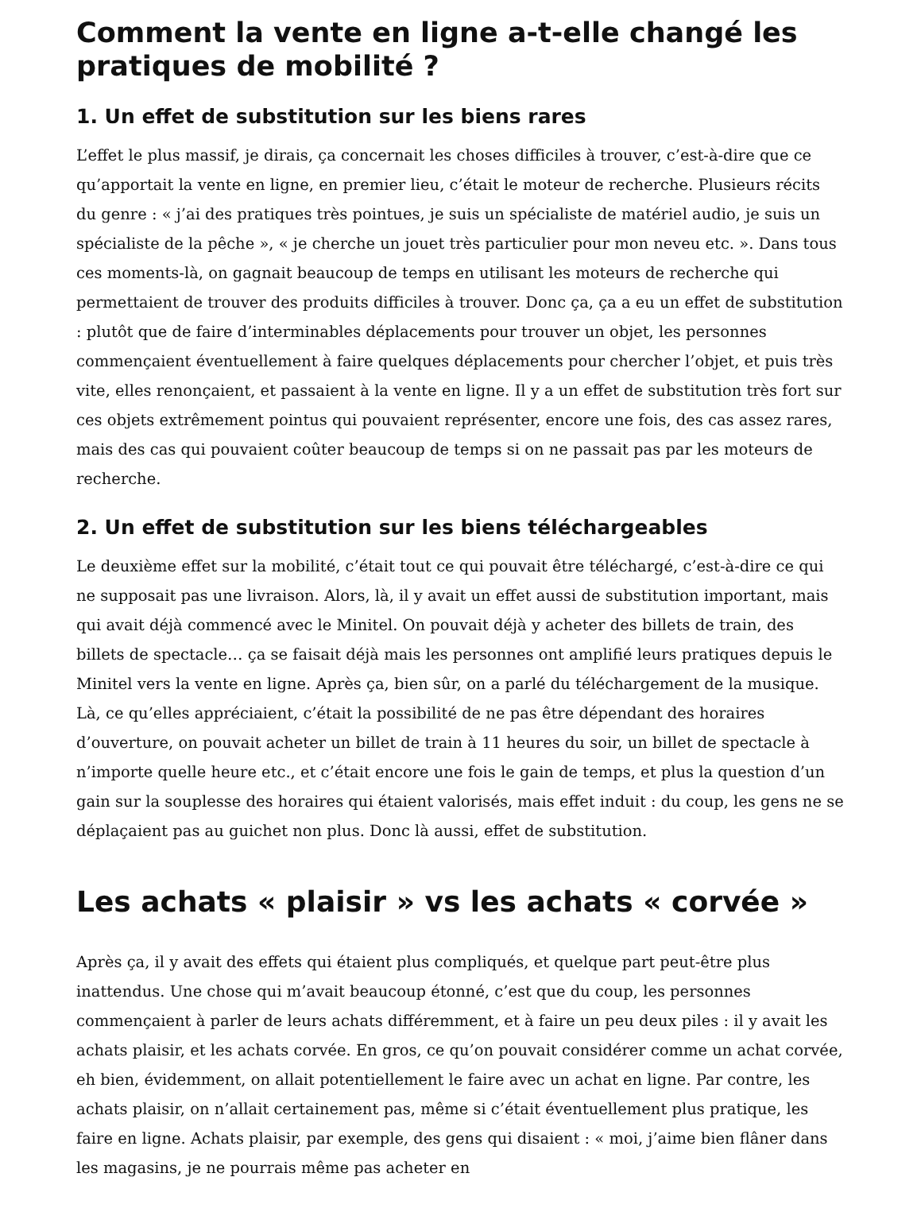Comment la vente en ligne a-t-elle changé les pratiques de mobilité ?
1. Un effet de substitution sur les biens rares
L’effet le plus massif, je dirais, ça concernait les choses difficiles à trouver, c’est-à-dire que ce qu’apportait la vente en ligne, en premier lieu, c’était le moteur de recherche. Plusieurs récits du genre : « j’ai des pratiques très pointues, je suis un spécialiste de matériel audio, je suis un spécialiste de la pêche », « je cherche un jouet très particulier pour mon neveu etc. ». Dans tous ces moments-là, on gagnait beaucoup de temps en utilisant les moteurs de recherche qui permettaient de trouver des produits difficiles à trouver. Donc ça, ça a eu un effet de substitution : plutôt que de faire d’interminables déplacements pour trouver un objet, les personnes commençaient éventuellement à faire quelques déplacements pour chercher l’objet, et puis très vite, elles renonçaient, et passaient à la vente en ligne. Il y a un effet de substitution très fort sur ces objets extrêmement pointus qui pouvaient représenter, encore une fois, des cas assez rares, mais des cas qui pouvaient coûter beaucoup de temps si on ne passait pas par les moteurs de recherche.
2. Un effet de substitution sur les biens téléchargeables
Le deuxième effet sur la mobilité, c’était tout ce qui pouvait être téléchargé, c’est-à-dire ce qui ne supposait pas une livraison. Alors, là, il y avait un effet aussi de substitution important, mais qui avait déjà commencé avec le Minitel. On pouvait déjà y acheter des billets de train, des billets de spectacle… ça se faisait déjà mais les personnes ont amplifié leurs pratiques depuis le Minitel vers la vente en ligne. Après ça, bien sûr, on a parlé du téléchargement de la musique. Là, ce qu’elles appréciaient, c’était la possibilité de ne pas être dépendant des horaires d’ouverture, on pouvait acheter un billet de train à 11 heures du soir, un billet de spectacle à n’importe quelle heure etc., et c’était encore une fois le gain de temps, et plus la question d’un gain sur la souplesse des horaires qui étaient valorisés, mais effet induit : du coup, les gens ne se déplaçaient pas au guichet non plus. Donc là aussi, effet de substitution.
Les achats « plaisir » vs les achats « corvée »
Après ça, il y avait des effets qui étaient plus compliqués, et quelque part peut-être plus inattendus. Une chose qui m’avait beaucoup étonné, c’est que du coup, les personnes commençaient à parler de leurs achats différemment, et à faire un peu deux piles : il y avait les achats plaisir, et les achats corvée. En gros, ce qu’on pouvait considérer comme un achat corvée, eh bien, évidemment, on allait potentiellement le faire avec un achat en ligne. Par contre, les achats plaisir, on n’allait certainement pas, même si c’était éventuellement plus pratique, les faire en ligne. Achats plaisir, par exemple, des gens qui disaient : « moi, j’aime bien flâner dans les magasins, je ne pourrais même pas acheter en